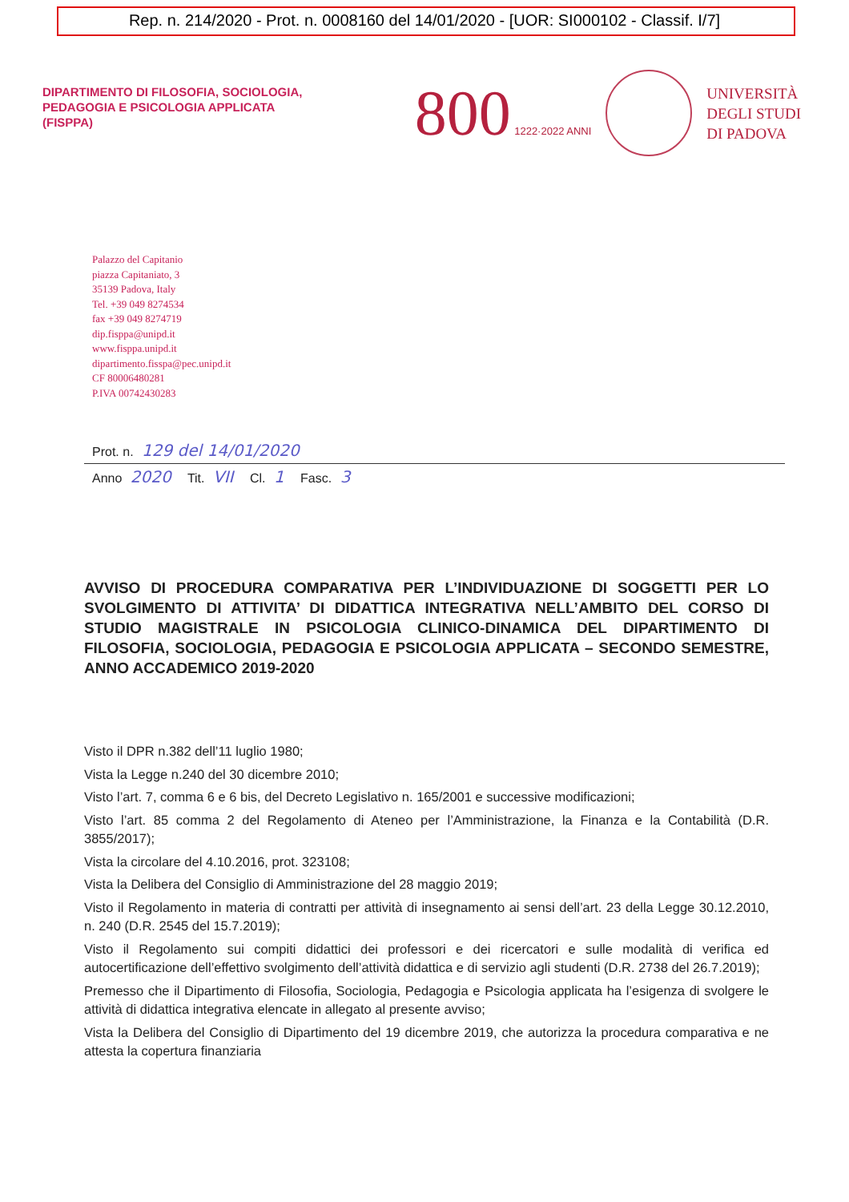Rep. n. 214/2020 - Prot. n. 0008160 del 14/01/2020 - [UOR: SI000102 - Classif. I/7]
DIPARTIMENTO DI FILOSOFIA, SOCIOLOGIA,
PEDAGOGIA E PSICOLOGIA APPLICATA
(FISPPA)
800 1222·2022 ANNI
UNIVERSITÀ
DEGLI STUDI
DI PADOVA
Palazzo del Capitanio
piazza Capitaniato, 3
35139 Padova, Italy
Tel. +39 049 8274534
fax +39 049 8274719
dip.fisppa@unipd.it
www.fisppa.unipd.it
dipartimento.fisspa@pec.unipd.it
CF 80006480281
P.IVA 00742430283
Prot. n. 129 del 14/01/2020
Anno 2020 Tit. VII Cl. 1 Fasc. 3
AVVISO DI PROCEDURA COMPARATIVA PER L’INDIVIDUAZIONE DI SOGGETTI PER LO SVOLGIMENTO DI ATTIVITA’ DI DIDATTICA INTEGRATIVA NELL’AMBITO DEL CORSO DI STUDIO MAGISTRALE IN PSICOLOGIA CLINICO-DINAMICA DEL DIPARTIMENTO DI FILOSOFIA, SOCIOLOGIA, PEDAGOGIA E PSICOLOGIA APPLICATA – SECONDO SEMESTRE, ANNO ACCADEMICO 2019-2020
Visto il DPR n.382 dell’11 luglio 1980;
Vista la Legge n.240 del 30 dicembre 2010;
Visto l’art. 7, comma 6 e 6 bis, del Decreto Legislativo n. 165/2001 e successive modificazioni;
Visto l’art. 85 comma 2 del Regolamento di Ateneo per l’Amministrazione, la Finanza e la Contabilità (D.R. 3855/2017);
Vista la circolare del 4.10.2016, prot. 323108;
Vista la Delibera del Consiglio di Amministrazione del 28 maggio 2019;
Visto il Regolamento in materia di contratti per attività di insegnamento ai sensi dell’art. 23 della Legge 30.12.2010, n. 240 (D.R. 2545 del 15.7.2019);
Visto il Regolamento sui compiti didattici dei professori e dei ricercatori e sulle modalità di verifica ed autocertificazione dell’effettivo svolgimento dell’attività didattica e di servizio agli studenti (D.R. 2738 del 26.7.2019);
Premesso che il Dipartimento di Filosofia, Sociologia, Pedagogia e Psicologia applicata ha l’esigenza di svolgere le attività di didattica integrativa elencate in allegato al presente avviso;
Vista la Delibera del Consiglio di Dipartimento del 19 dicembre 2019, che autorizza la procedura comparativa e ne attesta la copertura finanziaria